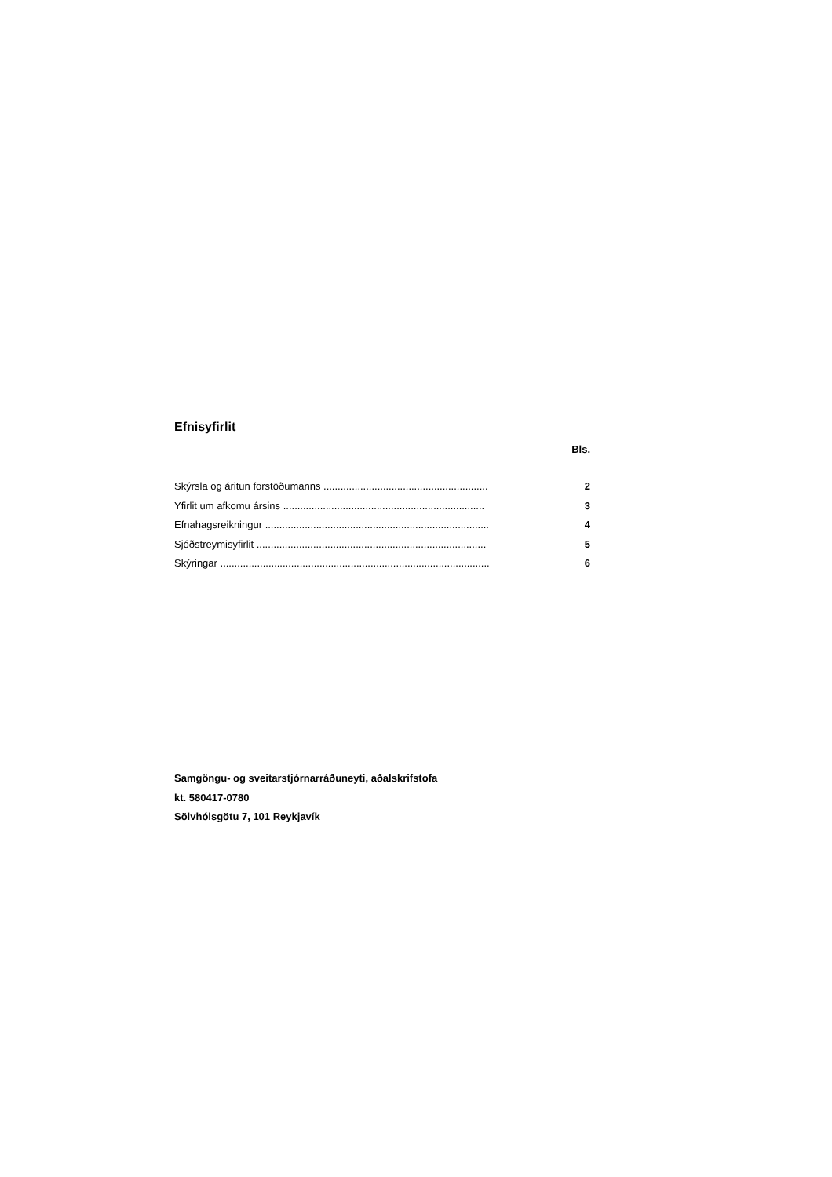Efnisyfirlit
Bls.
Skýrsla og áritun forstöðumanns .......................................................... 2
Yfirlit um afkomu ársins ....................................................................... 3
Efnahagsreikningur ............................................................................... 4
Sjóðstreymisyfirlit ................................................................................. 5
Skýringar ............................................................................................... 6
Samgöngu- og sveitarstjórnarráðuneyti, aðalskrifstofa
kt. 580417-0780
Sölvhólsgötu 7, 101 Reykjavík